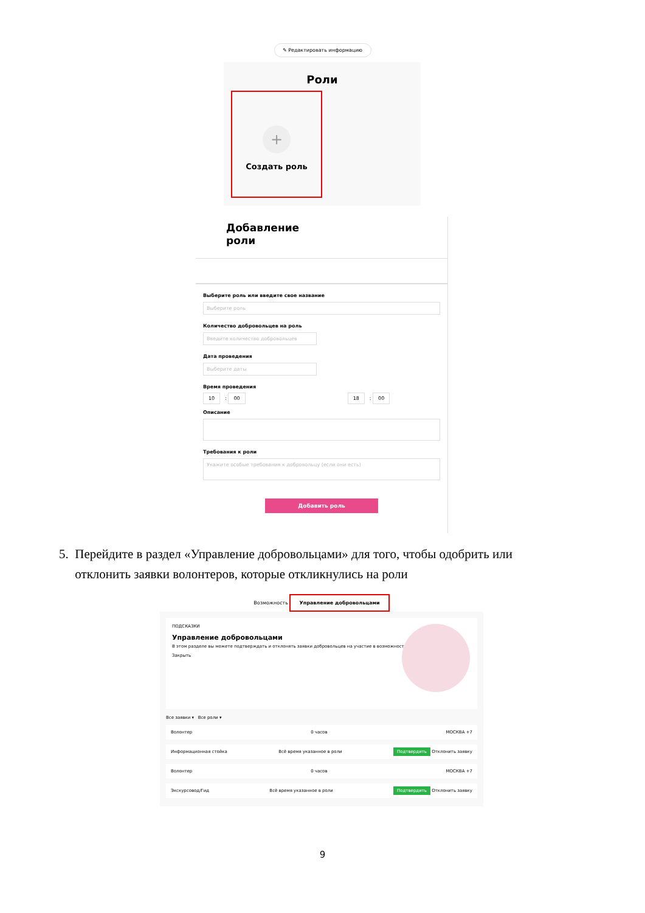✎ Редактировать информацию
Роли
+
Создать роль
Добавление
роли
Выберите роль или введите свое название
Выберите роль
Количество добровольцев на роль
Введите количество добровольцев
Дата проведения
Выберите даты
Время проведения
10: 00 18: 00
Описание
Требования к роли
Укажите особые требования к добровольцу (если они есть)
Добавить роль
5. Перейдите в раздел «Управление добровольцами» для того, чтобы одобрить или
отклонить заявки волонтеров, которые откликнулись на роли
Возможность Управление добровольцами
ПОДСКАЗКИ
Управление добровольцами
В этом разделе вы можете подтверждать и отклонять заявки добровольцев на участие в возможности.
Закрыть
Все заявки ▾ Все роли ▾
Волонтер 0 часов МОСКВА +7
Информационная стойка Всё время указанное в роли Подтвердить Отклонить заявку
Волонтер 0 часов МОСКВА +7
Экскурсовод/Гид Всё время указанное в роли Подтвердить Отклонить заявку
9